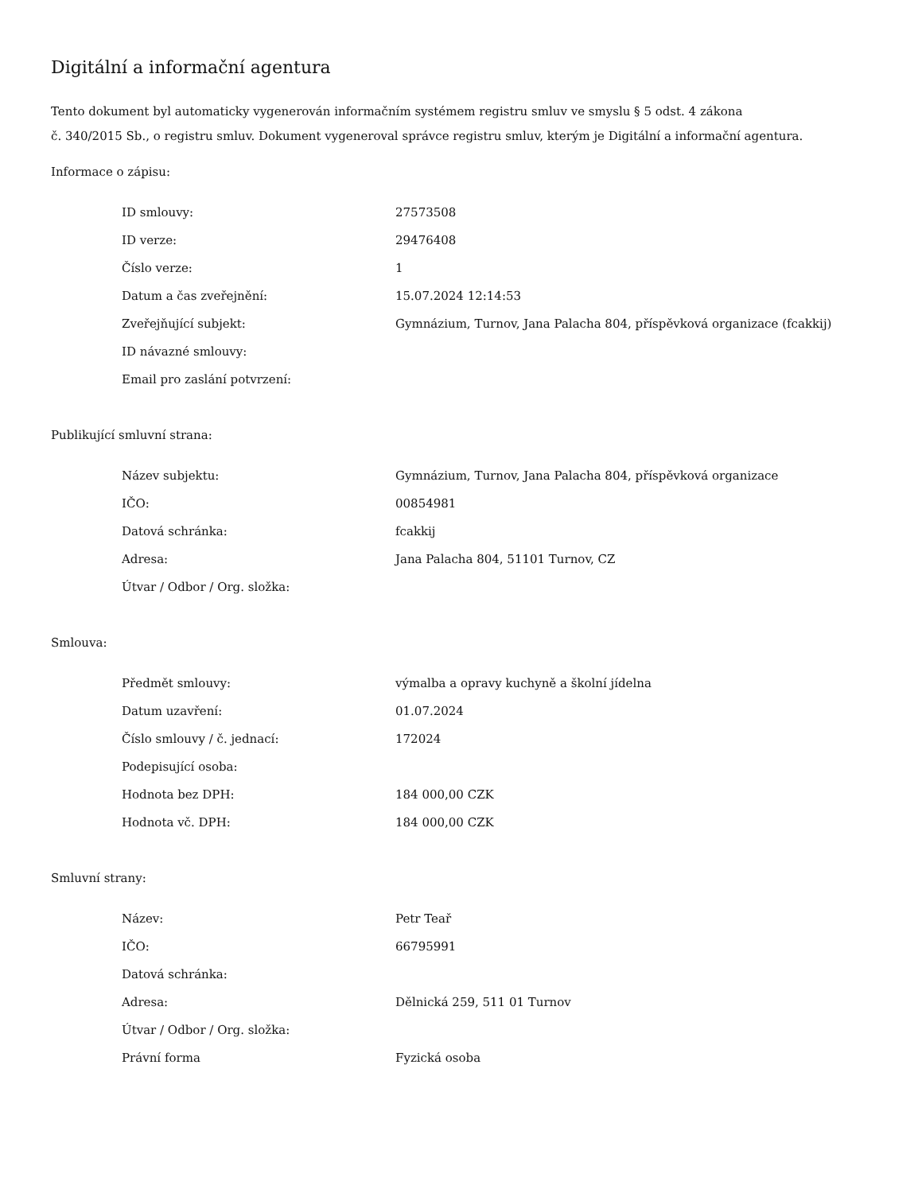Digitální a informační agentura
Tento dokument byl automaticky vygenerován informačním systémem registru smluv ve smyslu § 5 odst. 4 zákona
č. 340/2015 Sb., o registru smluv. Dokument vygeneroval správce registru smluv, kterým je Digitální a informační agentura.
Informace o zápisu:
| ID smlouvy: | 27573508 |
| ID verze: | 29476408 |
| Číslo verze: | 1 |
| Datum a čas zveřejnění: | 15.07.2024 12:14:53 |
| Zveřejňující subjekt: | Gymnázium, Turnov, Jana Palacha 804, příspěvková organizace (fcakkij) |
| ID návazné smlouvy: | |
| Email pro zaslání potvrzení: | |
Publikující smluvní strana:
| Název subjektu: | Gymnázium, Turnov, Jana Palacha 804, příspěvková organizace |
| IČO: | 00854981 |
| Datová schránka: | fcakkij |
| Adresa: | Jana Palacha 804, 51101 Turnov, CZ |
| Útvar / Odbor / Org. složka: | |
Smlouva:
| Předmět smlouvy: | výmalba a opravy kuchyně a školní jídelna |
| Datum uzavření: | 01.07.2024 |
| Číslo smlouvy / č. jednací: | 172024 |
| Podepisující osoba: | |
| Hodnota bez DPH: | 184 000,00 CZK |
| Hodnota vč. DPH: | 184 000,00 CZK |
Smluvní strany:
| Název: | Petr Teař |
| IČO: | 66795991 |
| Datová schránka: | |
| Adresa: | Dělnická 259, 511 01 Turnov |
| Útvar / Odbor / Org. složka: | |
| Právní forma | Fyzická osoba |